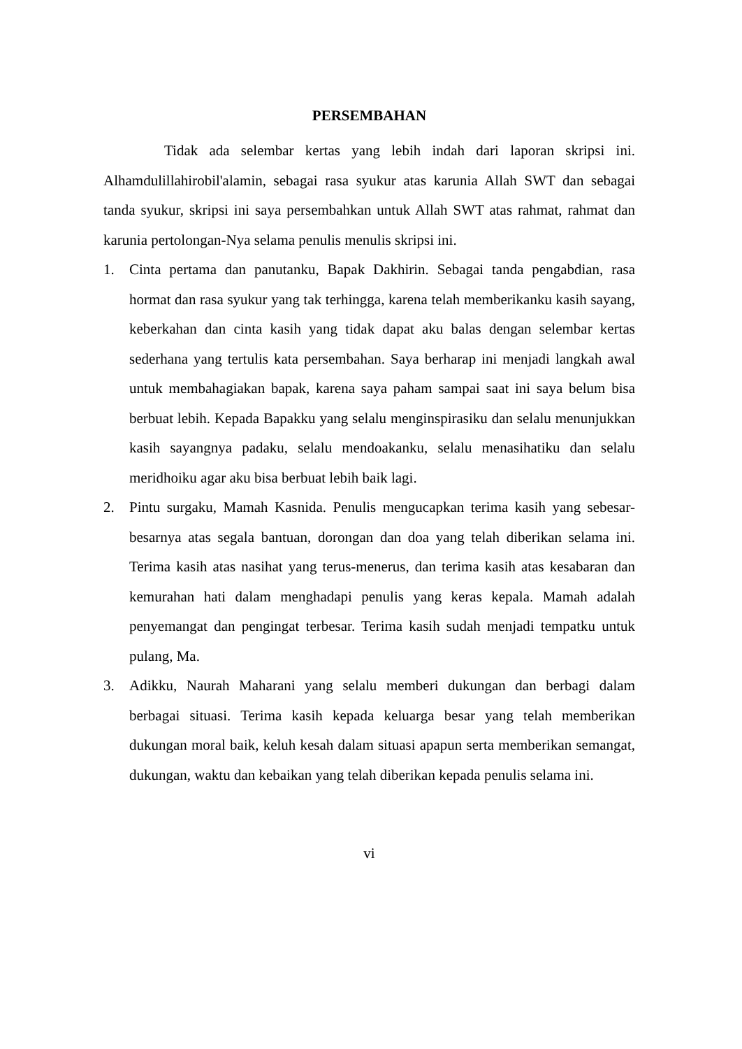PERSEMBAHAN
Tidak ada selembar kertas yang lebih indah dari laporan skripsi ini. Alhamdulillahirobil'alamin, sebagai rasa syukur atas karunia Allah SWT dan sebagai tanda syukur, skripsi ini saya persembahkan untuk Allah SWT atas rahmat, rahmat dan karunia pertolongan-Nya selama penulis menulis skripsi ini.
1. Cinta pertama dan panutanku, Bapak Dakhirin. Sebagai tanda pengabdian, rasa hormat dan rasa syukur yang tak terhingga, karena telah memberikanku kasih sayang, keberkahan dan cinta kasih yang tidak dapat aku balas dengan selembar kertas sederhana yang tertulis kata persembahan. Saya berharap ini menjadi langkah awal untuk membahagiakan bapak, karena saya paham sampai saat ini saya belum bisa berbuat lebih. Kepada Bapakku yang selalu menginspirasiku dan selalu menunjukkan kasih sayangnya padaku, selalu mendoakanku, selalu menasihatiku dan selalu meridhoiku agar aku bisa berbuat lebih baik lagi.
2. Pintu surgaku, Mamah Kasnida. Penulis mengucapkan terima kasih yang sebesar-besarnya atas segala bantuan, dorongan dan doa yang telah diberikan selama ini. Terima kasih atas nasihat yang terus-menerus, dan terima kasih atas kesabaran dan kemurahan hati dalam menghadapi penulis yang keras kepala. Mamah adalah penyemangat dan pengingat terbesar. Terima kasih sudah menjadi tempatku untuk pulang, Ma.
3. Adikku, Naurah Maharani yang selalu memberi dukungan dan berbagi dalam berbagai situasi. Terima kasih kepada keluarga besar yang telah memberikan dukungan moral baik, keluh kesah dalam situasi apapun serta memberikan semangat, dukungan, waktu dan kebaikan yang telah diberikan kepada penulis selama ini.
vi